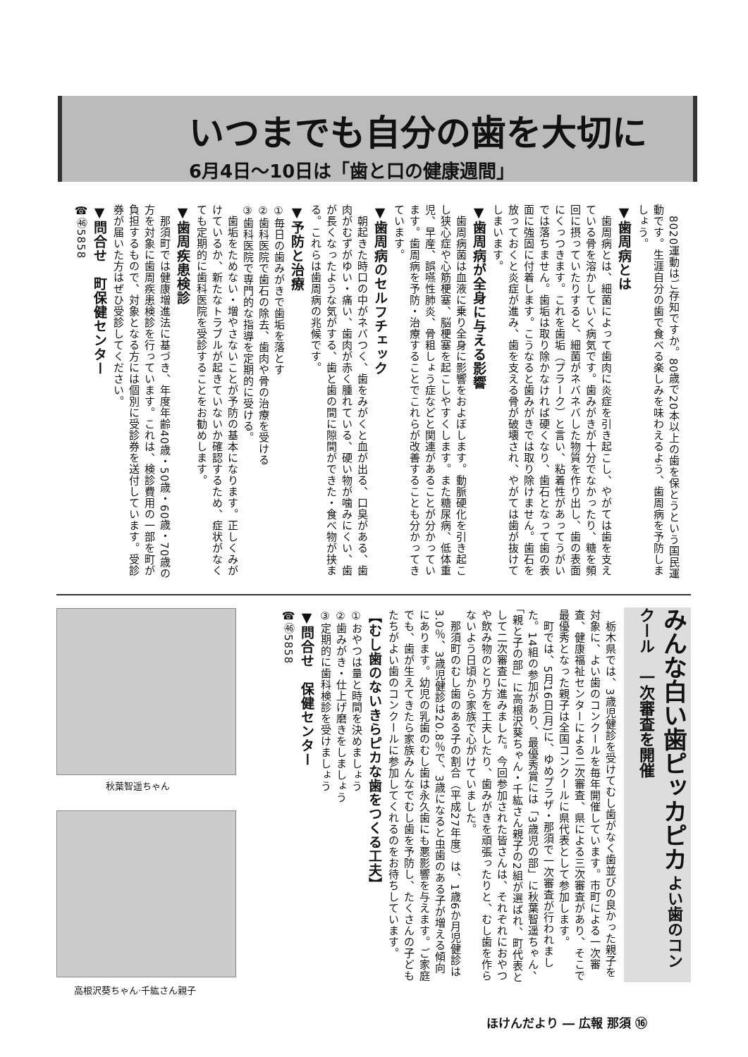いつまでも自分の歯を大切に
6月4日～10日は「歯と口の健康週間」
　8020運動はご存知ですか。80歳で20本以上の歯を保とうという国民運動です。生涯自分の歯で食べる楽しみを味わえるよう、歯周病を予防しましょう。
▼歯周病とは
　歯周病とは、細菌によって歯肉に炎症を引き起こし、やがては歯を支えている骨を溶かしていく病気です。歯みがきが十分でなかったり、糖を頻回に摂っていたりすると、細菌がネバネバした物質を作り出し、歯の表面にくっつきます。これを歯垢（プラーク）と言い、粘着性があってうがいでは落ちません。歯垢は取り除かなければ硬くなり、歯石となって歯の表面に強固に付着します。こうなると歯みがきでは取り除けません。歯石を放っておくと炎症が進み、歯を支える骨が破壊され、やがては歯が抜けてしまいます。
▼歯周病が全身に与える影響
　歯周病菌は血液に乗り全身に影響をおよぼします。動脈硬化を引き起こし狭心症や心筋梗塞、脳梗塞を起こしやすくします。また糖尿病、低体重児、早産、誤嚥性肺炎、骨粗しょう症などと関連があることが分かっています。歯周病を予防・治療することでこれらが改善することも分かってきています。
▼歯周病のセルフチェック
　朝起きた時口の中がネバつく、歯をみがくと血が出る、口臭がある、歯肉がむずがゆい・痛い、歯肉が赤く腫れている、硬い物が噛みにくい、歯が長くなったような気がする、歯と歯の間に隙間ができた・食べ物が挟まる。これらは歯周病の兆候です。
▼予防と治療
①毎日の歯みがきで歯垢を落とす
②歯科医院で歯石の除去、歯肉や骨の治療を受ける
③歯科医院で専門的な指導を定期的に受ける。
　歯垢をためない・増やさないことが予防の基本になります。正しくみがけているか、新たなトラブルが起きていないか確認するため、症状がなくても定期的に歯科医院を受診することをお勧めします。
▼歯周疾患検診
　那須町では健康増進法に基づき、年度年齢40歳・50歳・60歳・70歳の方を対象に歯周疾患検診を行っています。これは、検診費用の一部を町が負担するもので、対象となる方には個別に受診券を送付しています。受診券が届いた方はぜひ受診してください。
▼問合せ　町保健センター
☎㊻5858
みんな白い歯ピッカピカ よい歯のコンクール　一次審査を開催
　栃木県では、3歳児健診を受けてむし歯がなく歯並びの良かった親子を対象に、よい歯のコンクールを毎年開催しています。市町による一次審査、健康福祉センターによる二次審査、県による三次審査があり、そこで最優秀となった親子は全国コンクールに県代表として参加します。
　町では、5月16日(月)に、ゆめプラザ・那須で一次審査が行われました。14組の参加があり、最優秀賞には「3歳児の部」に秋葉智遥ちゃん、「親と子の部」に高根沢葵ちゃん・千紘さん親子の2組が選ばれ、町代表として二次審査に進みました。今回参加された皆さんは、それぞれにおやつや飲み物のとり方を工夫したり、歯みがきを頑張ったりと、むし歯を作らないよう日頃から家族で心がけていました。
　那須町のむし歯のある子の割合（平成27年度）は、1歳6か月児健診は3.0％、3歳児健診は20.8％で、3歳になると虫歯のある子が増える傾向にあります。幼児の乳歯のむし歯は永久歯にも悪影響を与えます。ご家庭でも、歯が生えてきたら家族みんなでむし歯を予防し、たくさんの子どもたちがよい歯のコンクールに参加してくれるのをお待ちしています。
【むし歯のないきらピカな歯をつくる工夫】
①おやつは量と時間を決めましょう
②歯みがき・仕上げ磨きをしましょう
③定期的に歯科検診を受けましょう
▼問合せ　保健センター
☎㊻5858
秋葉智遥ちゃん
高根沢葵ちゃん·千紘さん親子
ほけんだより ― 広報 那須 ⑯